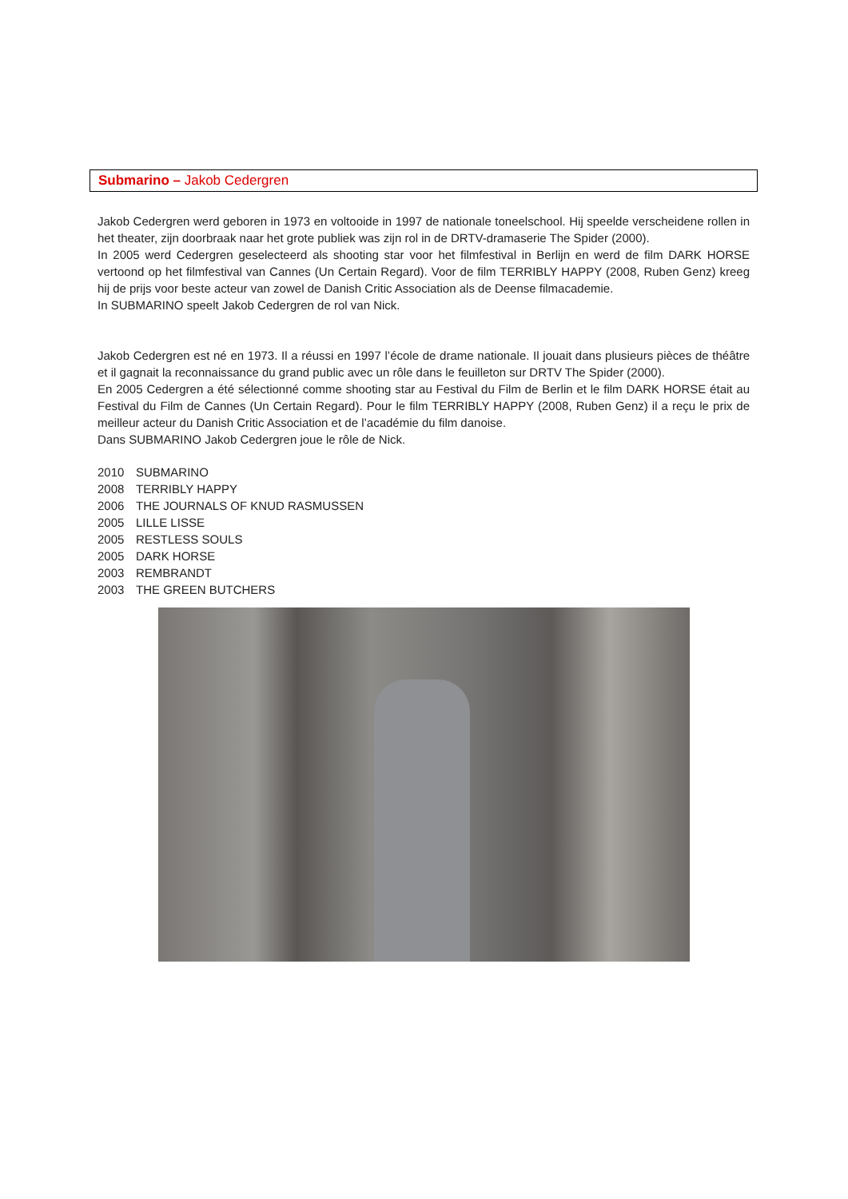Submarino – Jakob Cedergren
Jakob Cedergren werd geboren in 1973 en voltooide in 1997 de nationale toneelschool. Hij speelde verscheidene rollen in het theater, zijn doorbraak naar het grote publiek was zijn rol in de DRTV-dramaserie The Spider (2000).
In 2005 werd Cedergren geselecteerd als shooting star voor het filmfestival in Berlijn en werd de film DARK HORSE vertoond op het filmfestival van Cannes (Un Certain Regard). Voor de film TERRIBLY HAPPY (2008, Ruben Genz) kreeg hij de prijs voor beste acteur van zowel de Danish Critic Association als de Deense filmacademie.
In SUBMARINO speelt Jakob Cedergren de rol van Nick.
Jakob Cedergren est né en 1973. Il a réussi en 1997 l’école de drame nationale. Il jouait dans plusieurs pièces de théâtre et il gagnait la reconnaissance du grand public avec un rôle dans le feuilleton sur DRTV The Spider (2000).
En 2005 Cedergren a été sélectionné comme shooting star au Festival du Film de Berlin et le film DARK HORSE était au Festival du Film de Cannes (Un Certain Regard). Pour le film TERRIBLY HAPPY (2008, Ruben Genz) il a reçu le prix de meilleur acteur du Danish Critic Association et de l’académie du film danoise.
Dans SUBMARINO Jakob Cedergren joue le rôle de Nick.
2010 SUBMARINO
2008 TERRIBLY HAPPY
2006 THE JOURNALS OF KNUD RASMUSSEN
2005 LILLE LISSE
2005 RESTLESS SOULS
2005 DARK HORSE
2003 REMBRANDT
2003 THE GREEN BUTCHERS